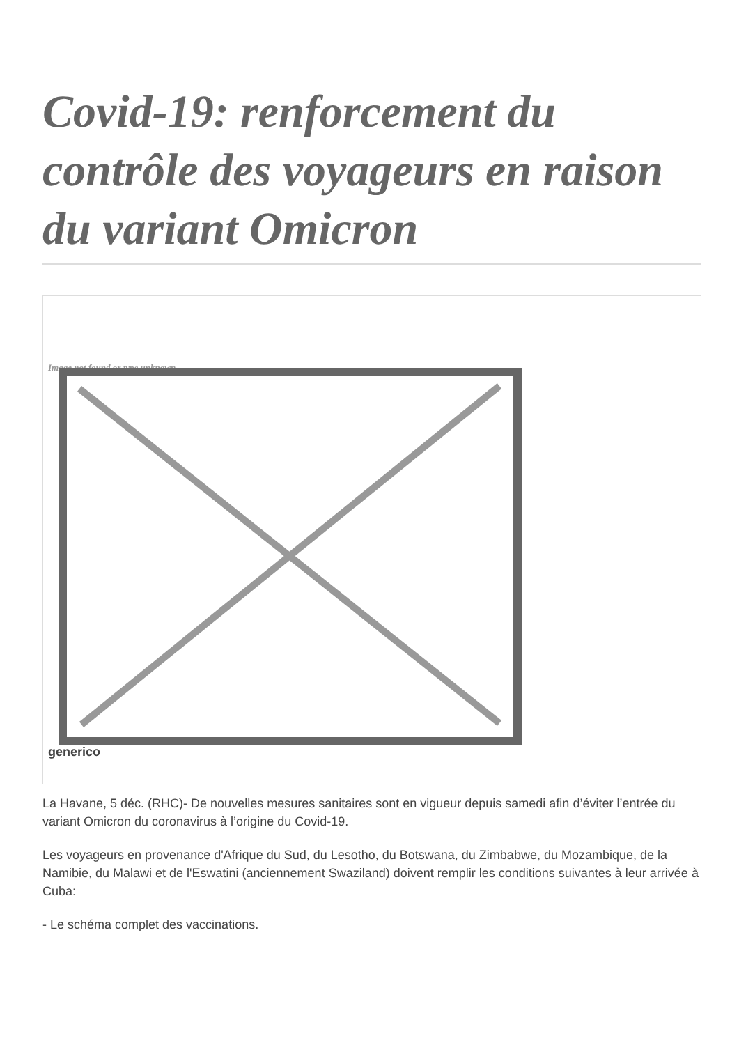Covid-19: renforcement du contrôle des voyageurs en raison du variant Omicron
Image not found or type unknown
generico
La Havane, 5 déc. (RHC)- De nouvelles mesures sanitaires sont en vigueur depuis samedi afin d’éviter l’entrée du variant Omicron du coronavirus à l’origine du Covid-19.
Les voyageurs en provenance d'Afrique du Sud, du Lesotho, du Botswana, du Zimbabwe, du Mozambique, de la Namibie, du Malawi et de l'Eswatini (anciennement Swaziland) doivent remplir les conditions suivantes à leur arrivée à Cuba:
- Le schéma complet des vaccinations.